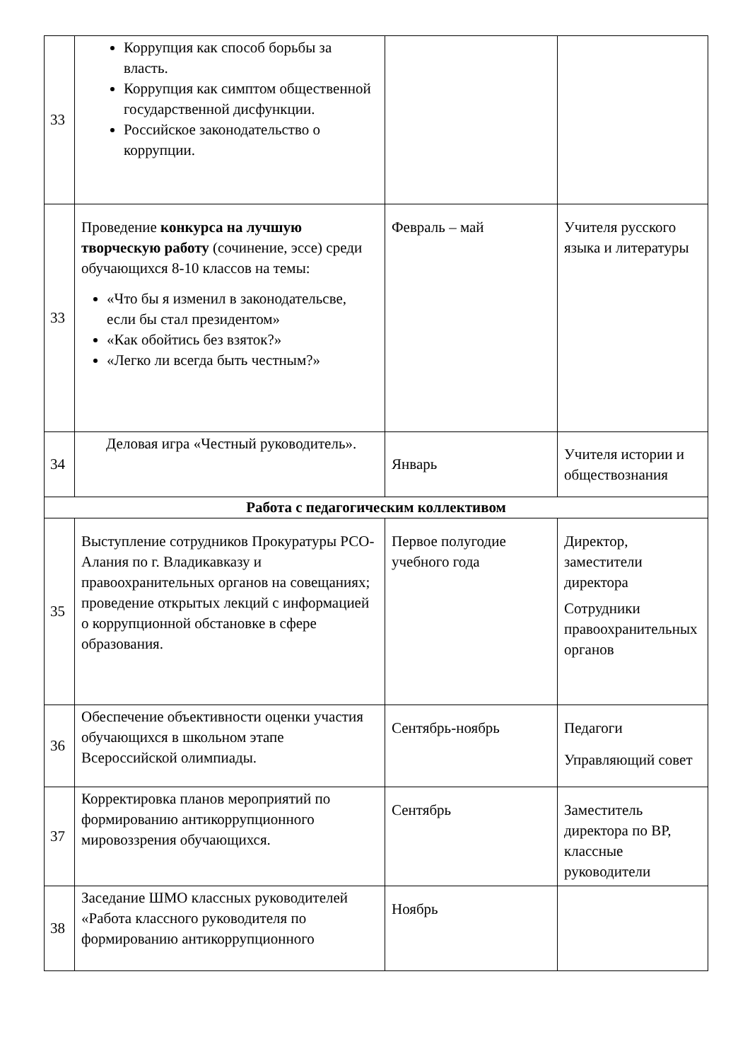| 33 | Коррупция как способ борьбы за власть. Коррупция как симптом общественной государственной дисфункции. Российское законодательство о коррупции. | | |
| 33 | Проведение конкурса на лучшую творческую работу (сочинение, эссе) среди обучающихся 8-10 классов на темы: «Что бы я изменил в законодательсве, если бы стал президентом» «Как обойтись без взяток?» «Легко ли всегда быть честным?» | Февраль – май | Учителя русского языка и литературы |
| 34 | Деловая игра «Честный руководитель». | Январь | Учителя истории и обществознания |
| Работа с педагогическим коллективом | | | |
| 35 | Выступление сотрудников Прокуратуры РСО-Алания по г. Владикавказу и правоохранительных органов на совещаниях; проведение открытых лекций с информацией о коррупционной обстановке в сфере образования. | Первое полугодие учебного года | Директор, заместители директора Сотрудники правоохранительных органов |
| 36 | Обеспечение объективности оценки участия обучающихся в школьном этапе Всероссийской олимпиады. | Сентябрь-ноябрь | Педагоги Управляющий совет |
| 37 | Корректировка планов мероприятий по формированию антикоррупционного мировоззрения обучающихся. | Сентябрь | Заместитель директора по ВР, классные руководители |
| 38 | Заседание ШМО классных руководителей «Работа классного руководителя по формированию антикоррупционного | Ноябрь | |